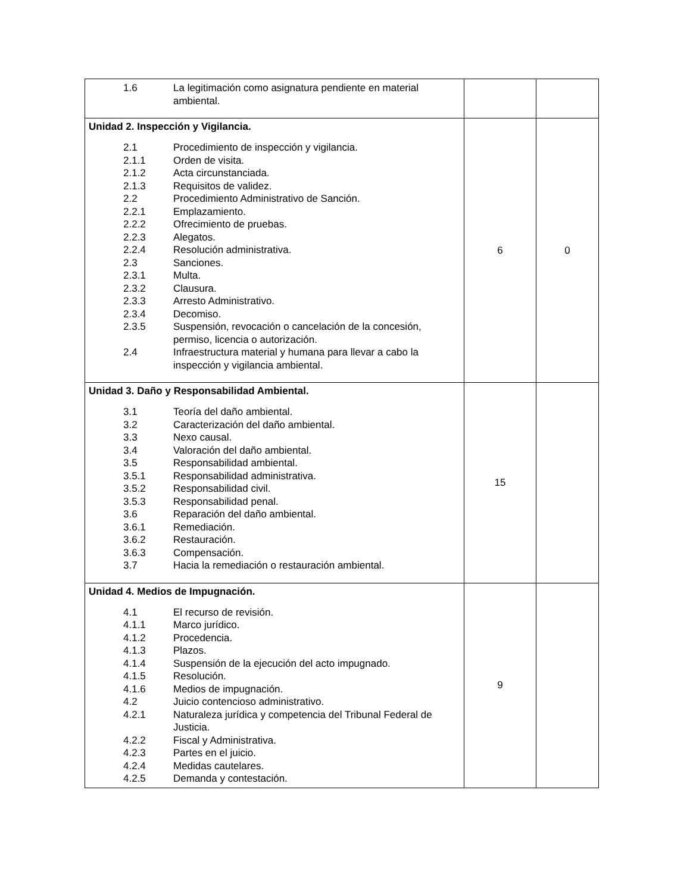| / 1.6 / La legitimación como asignatura pendiente en material ambiental. / | | |
| Unidad 2. Inspección y Vigilancia. / 2.1 / Procedimiento de inspección y vigilancia. / / 2.1.1 / Orden de visita. / / 2.1.2 / Acta circunstanciada. / / 2.1.3 / Requisitos de validez. / / 2.2 / Procedimiento Administrativo de Sanción. / / 2.2.1 / Emplazamiento. / / 2.2.2 / Ofrecimiento de pruebas. / / 2.2.3 / Alegatos. / / 2.2.4 / Resolución administrativa. / / 2.3 / Sanciones. / / 2.3.1 / Multa. / / 2.3.2 / Clausura. / / 2.3.3 / Arresto Administrativo. / / 2.3.4 / Decomiso. / / 2.3.5 / Suspensión, revocación o cancelación de la concesión, permiso, licencia o autorización. / / 2.4 / Infraestructura material y humana para llevar a cabo la inspección y vigilancia ambiental. / | 6 | 0 |
| Unidad 3. Daño y Responsabilidad Ambiental. / 3.1 / Teoría del daño ambiental. / / 3.2 / Caracterización del daño ambiental. / / 3.3 / Nexo causal. / / 3.4 / Valoración del daño ambiental. / / 3.5 / Responsabilidad ambiental. / / 3.5.1 / Responsabilidad administrativa. / / 3.5.2 / Responsabilidad civil. / / 3.5.3 / Responsabilidad penal. / / 3.6 / Reparación del daño ambiental. / / 3.6.1 / Remediación. / / 3.6.2 / Restauración. / / 3.6.3 / Compensación. / / 3.7 / Hacia la remediación o restauración ambiental. / | 15 | |
| Unidad 4. Medios de Impugnación. / 4.1 / El recurso de revisión. / / 4.1.1 / Marco jurídico. / / 4.1.2 / Procedencia. / / 4.1.3 / Plazos. / / 4.1.4 / Suspensión de la ejecución del acto impugnado. / / 4.1.5 / Resolución. / / 4.1.6 / Medios de impugnación. / / 4.2 / Juicio contencioso administrativo. / / 4.2.1 / Naturaleza jurídica y competencia del Tribunal Federal de Justicia. / / 4.2.2 / Fiscal y Administrativa. / / 4.2.3 / Partes en el juicio. / / 4.2.4 / Medidas cautelares. / / 4.2.5 / Demanda y contestación. / | 9 | |